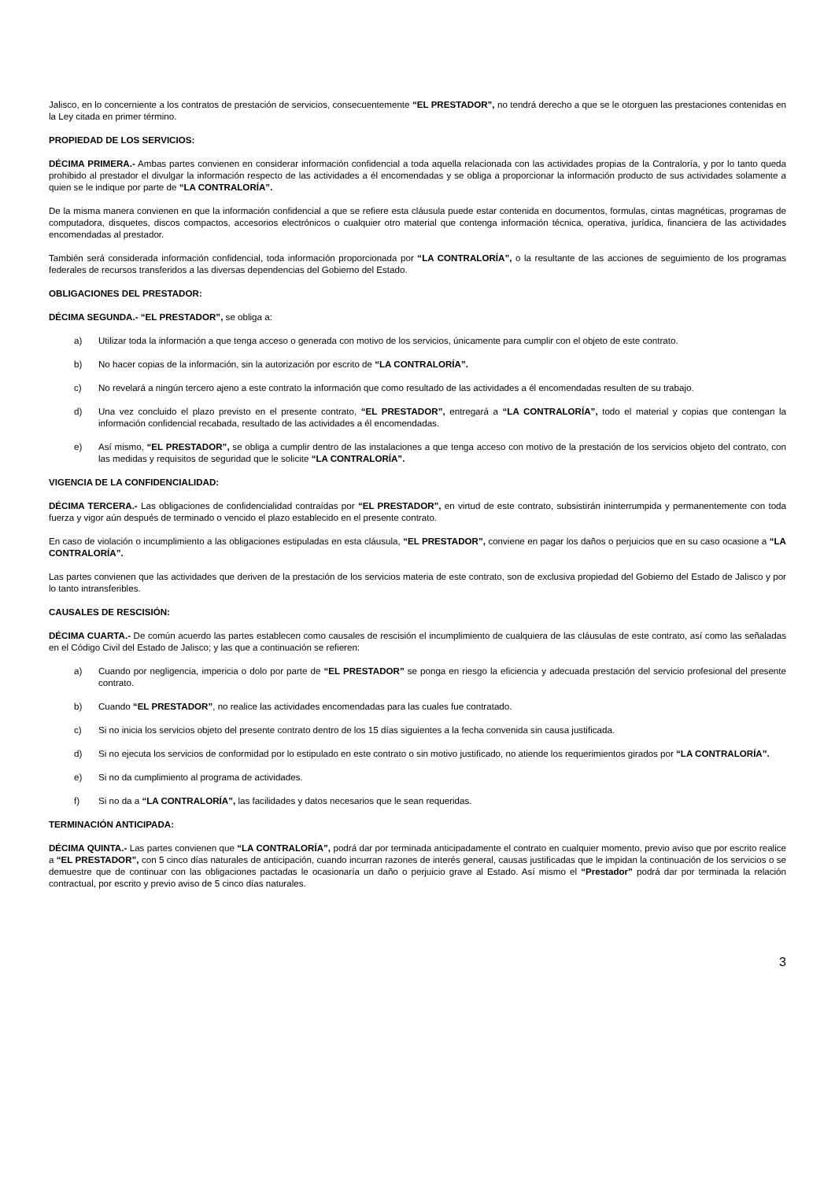Jalisco, en lo concerniente a los contratos de prestación de servicios, consecuentemente “EL PRESTADOR”, no tendrá derecho a que se le otorguen las prestaciones contenidas en la Ley citada en primer término.
PROPIEDAD DE LOS SERVICIOS:
DÉCIMA PRIMERA.- Ambas partes convienen en considerar información confidencial a toda aquella relacionada con las actividades propias de la Contraloría, y por lo tanto queda prohibido al prestador el divulgar la información respecto de las actividades a él encomendadas y se obliga a proporcionar la información producto de sus actividades solamente a quien se le indique por parte de “LA CONTRALORÍA”.
De la misma manera convienen en que la información confidencial a que se refiere esta cláusula puede estar contenida en documentos, formulas, cintas magnéticas, programas de computadora, disquetes, discos compactos, accesorios electrónicos o cualquier otro material que contenga información técnica, operativa, jurídica, financiera de las actividades encomendadas al prestador.
También será considerada información confidencial, toda información proporcionada por “LA CONTRALORÍA”, o la resultante de las acciones de seguimiento de los programas federales de recursos transferidos a las diversas dependencias del Gobierno del Estado.
OBLIGACIONES DEL PRESTADOR:
DÉCIMA SEGUNDA.- “EL PRESTADOR”, se obliga a:
a) Utilizar toda la información a que tenga acceso o generada con motivo de los servicios, únicamente para cumplir con el objeto de este contrato.
b) No hacer copias de la información, sin la autorización por escrito de “LA CONTRALORÍA”.
c) No revelará a ningún tercero ajeno a este contrato la información que como resultado de las actividades a él encomendadas resulten de su trabajo.
d) Una vez concluido el plazo previsto en el presente contrato, “EL PRESTADOR”, entregará a “LA CONTRALORÍA”, todo el material y copias que contengan la información confidencial recabada, resultado de las actividades a él encomendadas.
e) Así mismo, “EL PRESTADOR”, se obliga a cumplir dentro de las instalaciones a que tenga acceso con motivo de la prestación de los servicios objeto del contrato, con las medidas y requisitos de seguridad que le solicite “LA CONTRALORÍA”.
VIGENCIA DE LA CONFIDENCIALIDAD:
DÉCIMA TERCERA.- Las obligaciones de confidencialidad contraídas por “EL PRESTADOR”, en virtud de este contrato, subsistirán ininterrumpida y permanentemente con toda fuerza y vigor aún después de terminado o vencido el plazo establecido en el presente contrato.
En caso de violación o incumplimiento a las obligaciones estipuladas en esta cláusula, “EL PRESTADOR”, conviene en pagar los daños o perjuicios que en su caso ocasione a “LA CONTRALORÍA”.
Las partes convienen que las actividades que deriven de la prestación de los servicios materia de este contrato, son de exclusiva propiedad del Gobierno del Estado de Jalisco y por lo tanto intransferibles.
CAUSALES DE RESCISIÓN:
DÉCIMA CUARTA.- De común acuerdo las partes establecen como causales de rescisión el incumplimiento de cualquiera de las cláusulas de este contrato, así como las señaladas en el Código Civil del Estado de Jalisco; y las que a continuación se refieren:
a) Cuando por negligencia, impericia o dolo por parte de “EL PRESTADOR” se ponga en riesgo la eficiencia y adecuada prestación del servicio profesional del presente contrato.
b) Cuando “EL PRESTADOR”, no realice las actividades encomendadas para las cuales fue contratado.
c) Si no inicia los servicios objeto del presente contrato dentro de los 15 días siguientes a la fecha convenida sin causa justificada.
d) Si no ejecuta los servicios de conformidad por lo estipulado en este contrato o sin motivo justificado, no atiende los requerimientos girados por “LA CONTRALORÍA”.
e) Si no da cumplimiento al programa de actividades.
f) Si no da a “LA CONTRALORÍA”, las facilidades y datos necesarios que le sean requeridas.
TERMINACIÓN ANTICIPADA:
DÉCIMA QUINTA.- Las partes convienen que “LA CONTRALORÍA”, podrá dar por terminada anticipadamente el contrato en cualquier momento, previo aviso que por escrito realice a “EL PRESTADOR”, con 5 cinco días naturales de anticipación, cuando incurran razones de interés general, causas justificadas que le impidan la continuación de los servicios o se demuestre que de continuar con las obligaciones pactadas le ocasionaría un daño o perjuicio grave al Estado. Así mismo el “Prestador” podrá dar por terminada la relación contractual, por escrito y previo aviso de 5 cinco días naturales.
3